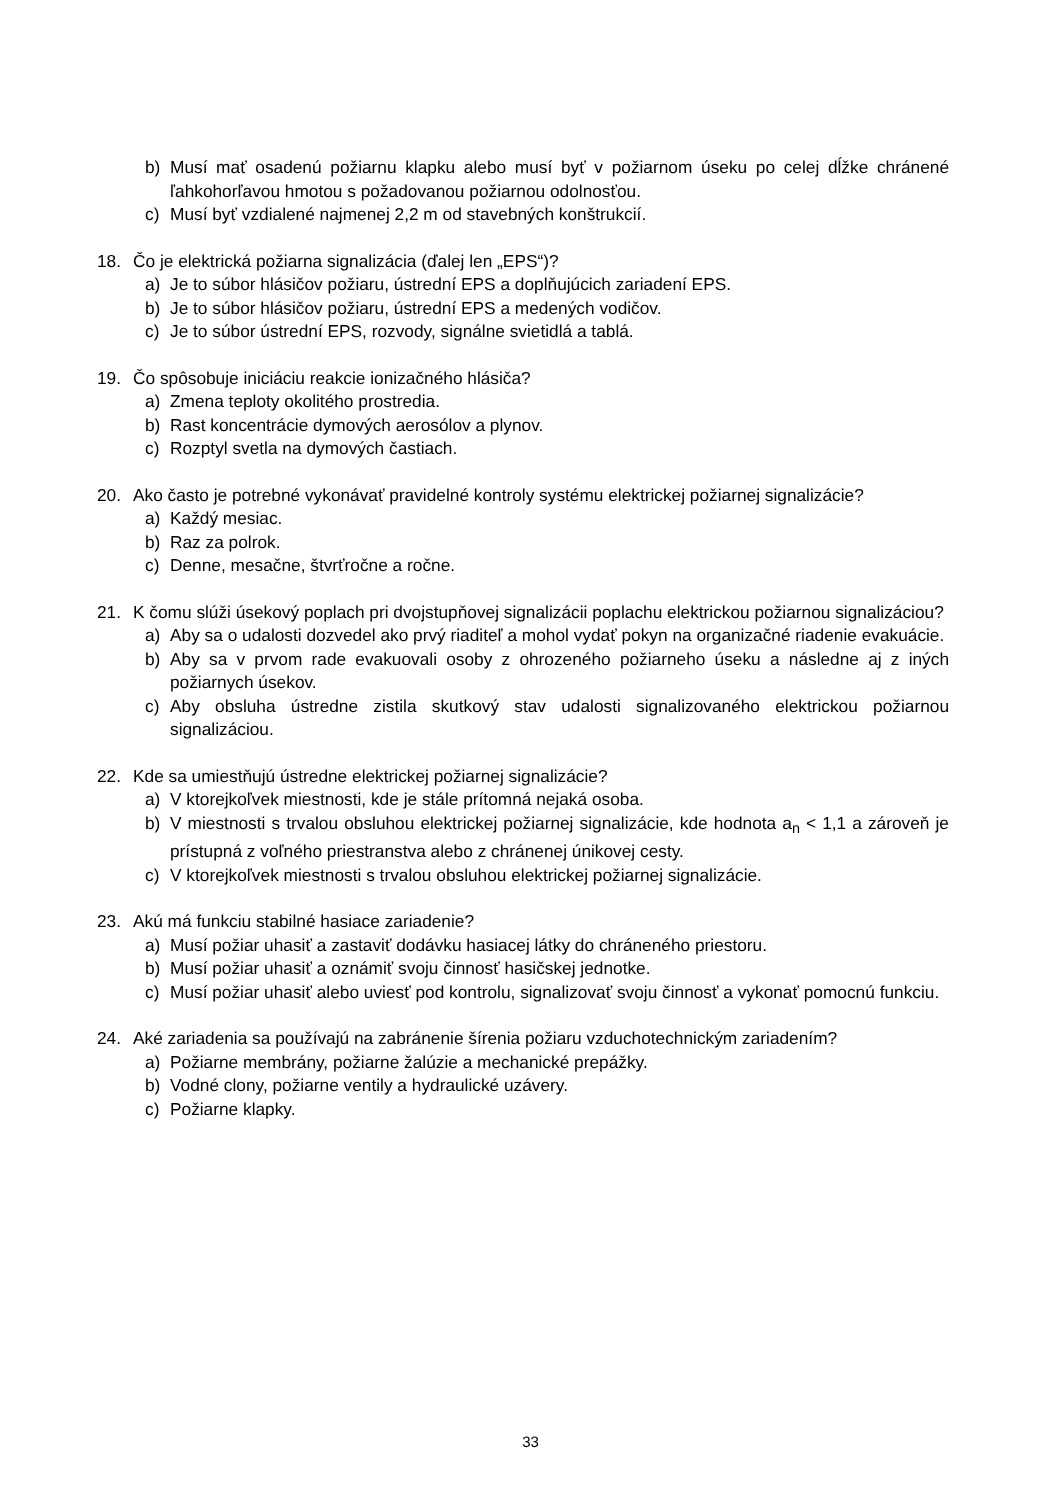b) Musí mať osadenú požiarnu klapku alebo musí byť v požiarnom úseku po celej dĺžke chránené ľahkohorľavou hmotou s požadovanou požiarnou odolnosťou.
c) Musí byť vzdialené najmenej 2,2 m od stavebných konštrukcií.
18. Čo je elektrická požiarna signalizácia (ďalej len „EPS“)?
a) Je to súbor hlásičov požiaru, ústrední EPS a doplňujúcich zariadení EPS.
b) Je to súbor hlásičov požiaru, ústrední EPS a medených vodičov.
c) Je to súbor ústrední EPS, rozvody, signálne svietidlá a tablá.
19. Čo spôsobuje iniciáciu reakcie ionizačného hlásiča?
a) Zmena teploty okolitého prostredia.
b) Rast koncentrácie dymových aerosólov a plynov.
c) Rozptyl svetla na dymových častiach.
20. Ako často je potrebné vykonávať pravidelné kontroly systému elektrickej požiarnej signalizácie?
a) Každý mesiac.
b) Raz za polrok.
c) Denne, mesačne, štvrťročne a ročne.
21. K čomu slúži úsekový poplach pri dvojstupňovej signalizácii poplachu elektrickou požiarnou signalizáciou?
a) Aby sa o udalosti dozvedel ako prvý riaditeľ a mohol vydať pokyn na organizačné riadenie evakuácie.
b) Aby sa v prvom rade evakuovali osoby z ohrozeného požiarneho úseku a následne aj z iných požiarnych úsekov.
c) Aby obsluha ústredne zistila skutkový stav udalosti signalizovaného elektrickou požiarnou signalizáciou.
22. Kde sa umiestňujú ústredne elektrickej požiarnej signalizácie?
a) V ktorejkoľvek miestnosti, kde je stále prítomná nejaká osoba.
b) V miestnosti s trvalou obsluhou elektrickej požiarnej signalizácie, kde hodnota a<sub>n</sub> < 1,1 a zároveň je prístupná z voľného priestranstva alebo z chránenej únikovej cesty.
c) V ktorejkoľvek miestnosti s trvalou obsluhou elektrickej požiarnej signalizácie.
23. Akú má funkciu stabilné hasiace zariadenie?
a) Musí požiar uhasiť a zastaviť dodávku hasiacej látky do chráneného priestoru.
b) Musí požiar uhasiť a oznámiť svoju činnosť hasičskej jednotke.
c) Musí požiar uhasiť alebo uviesť pod kontrolu, signalizovať svoju činnosť a vykonať pomocnú funkciu.
24. Aké zariadenia sa používajú na zabránenie šírenia požiaru vzduchotechnickým zariadením?
a) Požiarne membrány, požiarne žalúzie a mechanické prepážky.
b) Vodné clony, požiarne ventily a hydraulické uzávery.
c) Požiarne klapky.
33